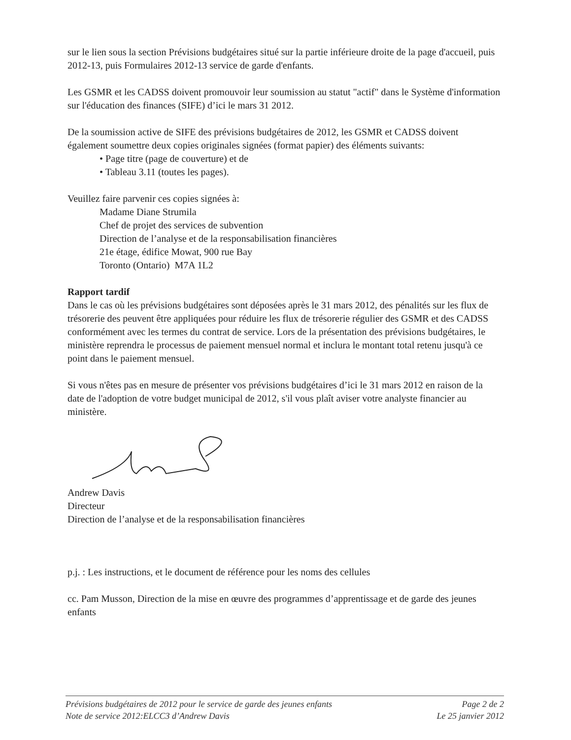sur le lien sous la section Prévisions budgétaires situé sur la partie inférieure droite de la page d'accueil, puis 2012-13, puis Formulaires 2012-13 service de garde d'enfants.
Les GSMR et les CADSS doivent promouvoir leur soumission au statut "actif" dans le Système d'information sur l'éducation des finances (SIFE) d’ici le mars 31 2012.
De la soumission active de SIFE des prévisions budgétaires de 2012, les GSMR et CADSS doivent également soumettre deux copies originales signées (format papier) des éléments suivants:
• Page titre (page de couverture) et de
• Tableau 3.11 (toutes les pages).
Veuillez faire parvenir ces copies signées à:
Madame Diane Strumila
Chef de projet des services de subvention
Direction de l’analyse et de la responsabilisation financières
21e étage, édifice Mowat, 900 rue Bay
Toronto (Ontario) M7A 1L2
Rapport tardif
Dans le cas où les prévisions budgétaires sont déposées après le 31 mars 2012, des pénalités sur les flux de trésorerie des peuvent être appliquées pour réduire les flux de trésorerie régulier des GSMR et des CADSS conformément avec les termes du contrat de service. Lors de la présentation des prévisions budgétaires, le ministère reprendra le processus de paiement mensuel normal et inclura le montant total retenu jusqu'à ce point dans le paiement mensuel.
Si vous n'êtes pas en mesure de présenter vos prévisions budgétaires d’ici le 31 mars 2012 en raison de la date de l'adoption de votre budget municipal de 2012, s'il vous plaît aviser votre analyste financier au ministère.
Andrew Davis
Directeur
Direction de l’analyse et de la responsabilisation financières
p.j. : Les instructions, et le document de référence pour les noms des cellules
cc. Pam Musson, Direction de la mise en œuvre des programmes d’apprentissage et de garde des jeunes enfants
Prévisions budgétaires de 2012 pour le service de garde des jeunes enfants Page 2 de 2
Note de service 2012:ELCC3 d’Andrew Davis Le 25 janvier 2012